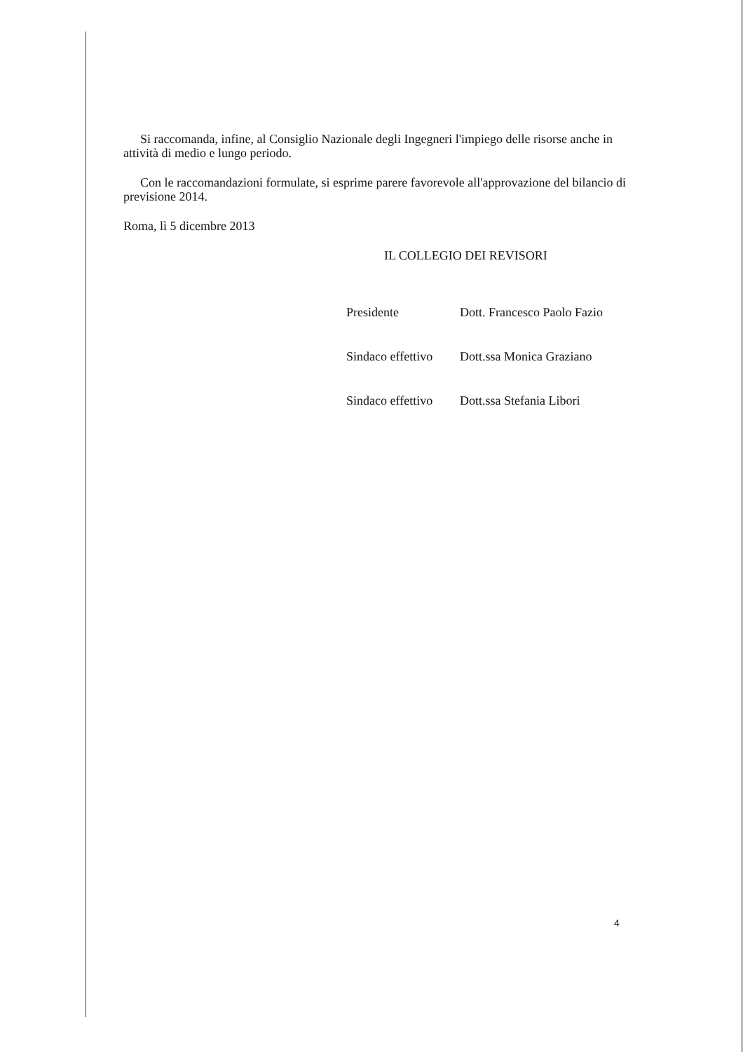Si raccomanda, infine, al Consiglio Nazionale degli Ingegneri l'impiego delle risorse anche in attività di medio e lungo periodo.
Con le raccomandazioni formulate, si esprime parere favorevole all'approvazione del bilancio di previsione 2014.
Roma, lì 5 dicembre 2013
IL COLLEGIO DEI REVISORI
Presidente Dott. Francesco Paolo Fazio
Sindaco effettivo Dott.ssa Monica Graziano
Sindaco effettivo Dott.ssa Stefania Libori
4